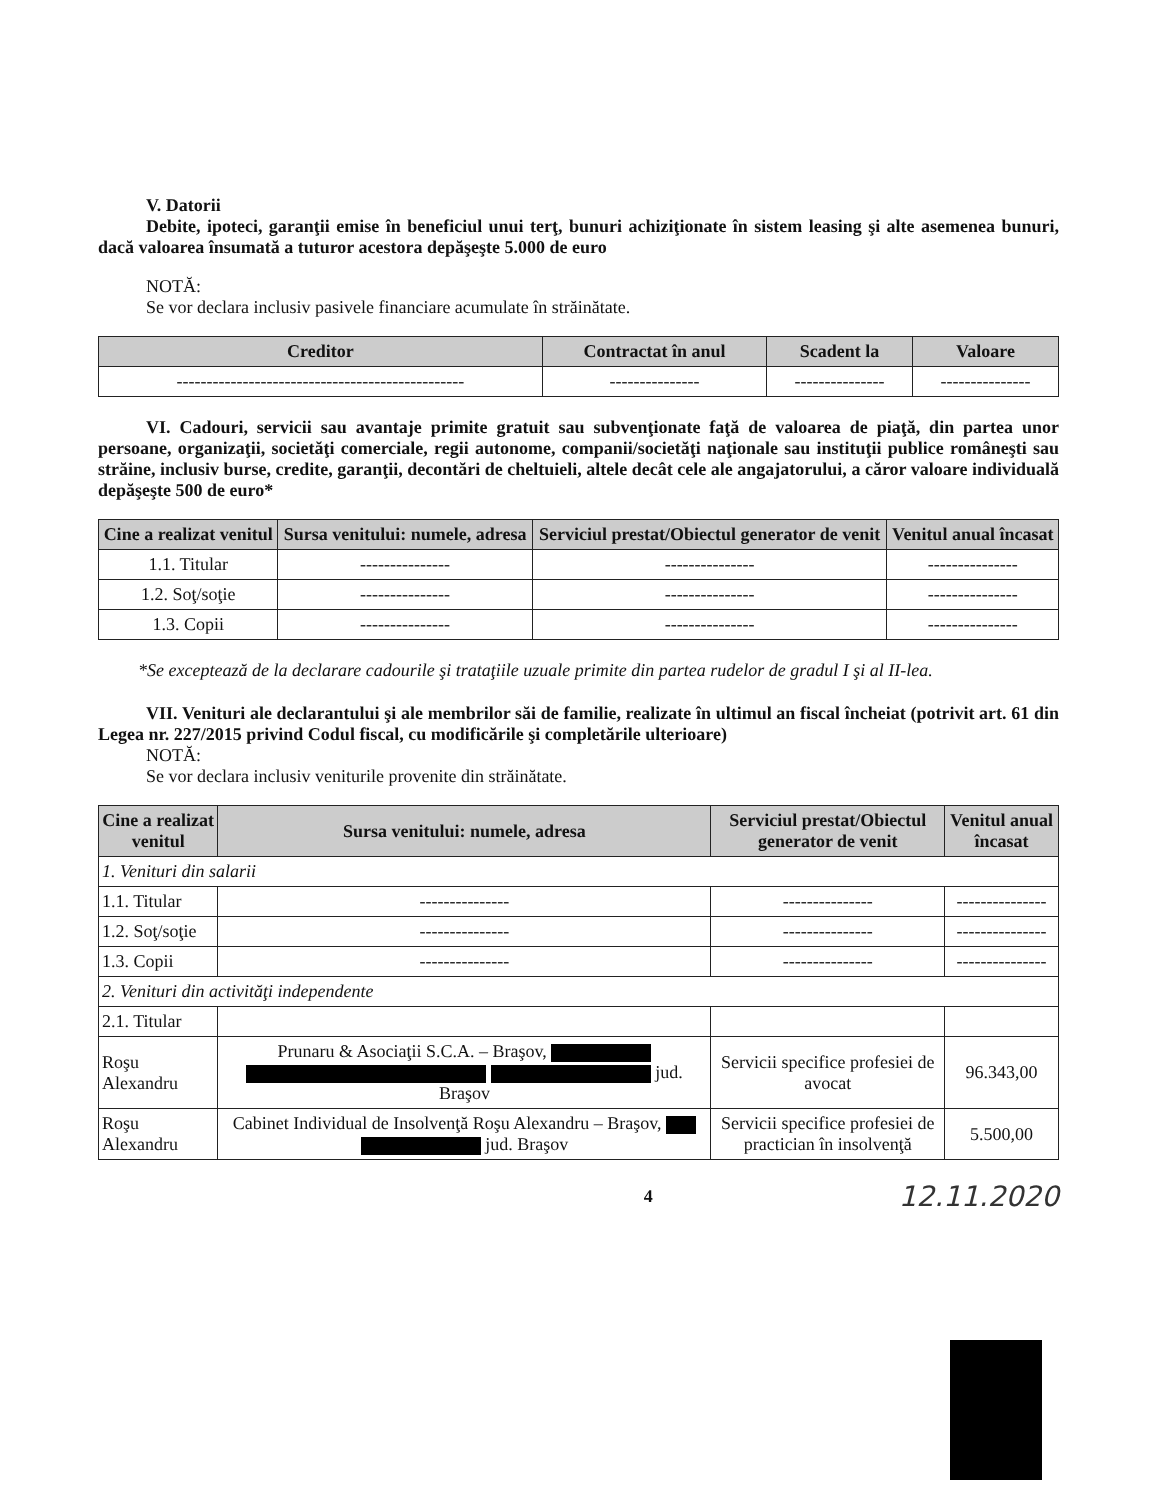V. Datorii
Debite, ipoteci, garanţii emise în beneficiul unui terţ, bunuri achiziţionate în sistem leasing şi alte asemenea bunuri, dacă valoarea însumată a tuturor acestora depăşeşte 5.000 de euro
NOTĂ:
Se vor declara inclusiv pasivele financiare acumulate în străinătate.
| Creditor | Contractat în anul | Scadent la | Valoare |
| --- | --- | --- | --- |
| ------------------------------------------------ | --------------- | --------------- | --------------- |
VI. Cadouri, servicii sau avantaje primite gratuit sau subvenţionate faţă de valoarea de piaţă, din partea unor persoane, organizaţii, societăţi comerciale, regii autonome, companii/societăţi naţionale sau instituţii publice româneşti sau străine, inclusiv burse, credite, garanţii, decontări de cheltuieli, altele decât cele ale angajatorului, a căror valoare individuală depăşeşte 500 de euro*
| Cine a realizat venitul | Sursa venitului: numele, adresa | Serviciul prestat/Obiectul generator de venit | Venitul anual încasat |
| --- | --- | --- | --- |
| 1.1. Titular | --------------- | --------------- | --------------- |
| 1.2. Soţ/soţie | --------------- | --------------- | --------------- |
| 1.3. Copii | --------------- | --------------- | --------------- |
*Se exceptează de la declarare cadourile şi trataţiile uzuale primite din partea rudelor de gradul I şi al II-lea.
VII. Venituri ale declarantului şi ale membrilor săi de familie, realizate în ultimul an fiscal încheiat (potrivit art. 61 din Legea nr. 227/2015 privind Codul fiscal, cu modificările şi completările ulterioare)
NOTĂ:
Se vor declara inclusiv veniturile provenite din străinătate.
| Cine a realizat venitul | Sursa venitului: numele, adresa | Serviciul prestat/Obiectul generator de venit | Venitul anual încasat |
| --- | --- | --- | --- |
| 1. Venituri din salarii | | | |
| 1.1. Titular | --------------- | --------------- | --------------- |
| 1.2. Soţ/soţie | --------------- | --------------- | --------------- |
| 1.3. Copii | --------------- | --------------- | --------------- |
| 2. Venituri din activităţi independente | | | |
| 2.1. Titular | | | |
| Roşu Alexandru | Prunaru & Asociaţii S.C.A. – Braşov, jud. Braşov | Servicii specifice profesiei de avocat | 96.343,00 |
| Roşu Alexandru | Cabinet Individual de Insolvenţă Roşu Alexandru – Braşov, jud. Braşov | Servicii specifice profesiei de practician în insolvenţă | 5.500,00 |
4 12.11.2020